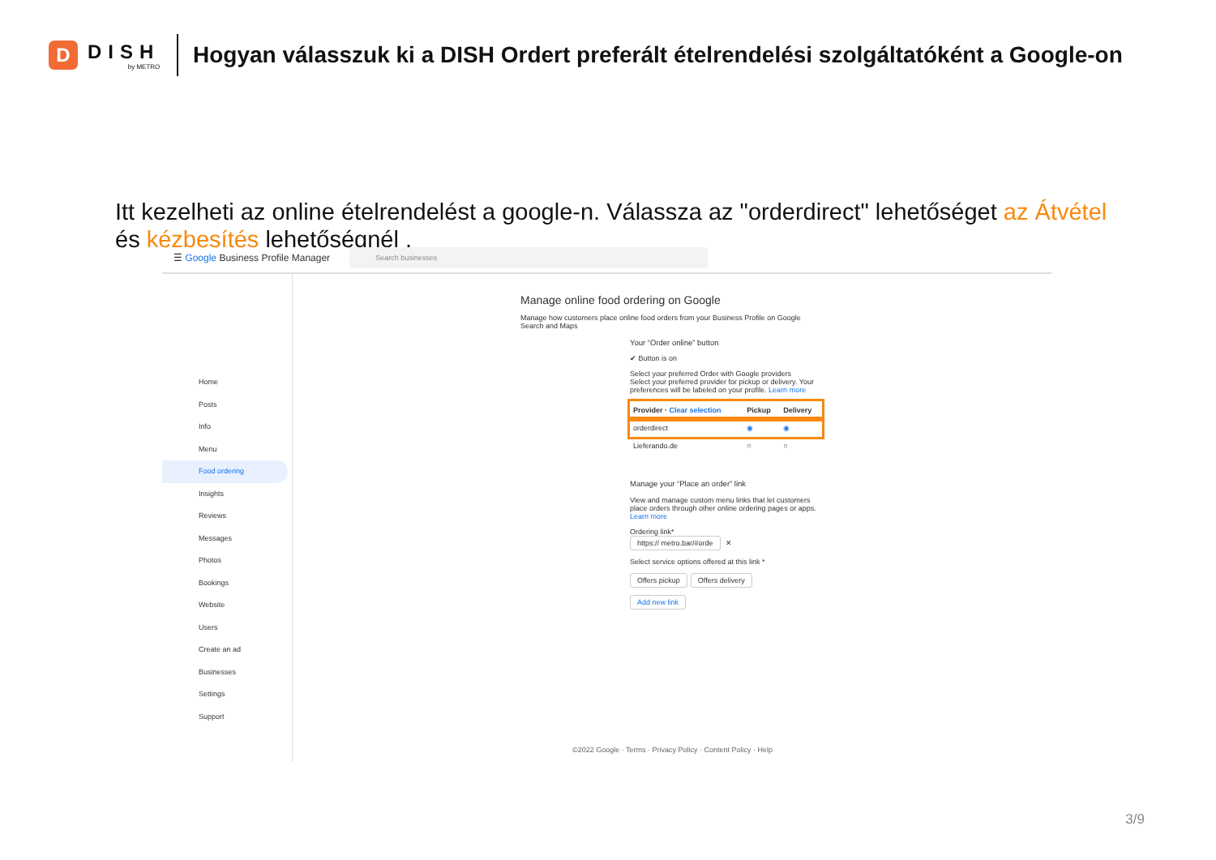D
DISH
by METRO
Hogyan válasszuk ki a DISH Ordert preferált ételrendelési szolgáltatóként a Google-on
Itt kezelheti az online ételrendelést a google-n. Válassza az "orderdirect" lehetőséget az Átvétel és kézbesítés lehetőségnél .
☰ Google Business Profile Manager
Search businesses
Home
Posts
Info
Menu
Food ordering
Insights
Reviews
Messages
Photos
Bookings
Website
Users
Create an ad
Businesses
Settings
Support
Manage online food ordering on Google
Manage how customers place online food orders from your Business Profile on Google Search and Maps
Your “Order online” button
✔ Button is on
Select your preferred Order with Google providers
Select your preferred provider for pickup or delivery. Your preferences will be labeled on your profile. Learn more
| Provider · Clear selection | Pickup | Delivery |
| --- | --- | --- |
| orderdirect | ◉ | ◉ |
| Lieferando.de | ○ | ○ |
Manage your “Place an order” link
View and manage custom menu links that let customers place orders through other online ordering pages or apps. Learn more
Ordering link*
https:// metro.bar/#orde ✕
Select service options offered at this link *
Offers pickup Offers delivery
Add new link
©2022 Google · Terms · Privacy Policy · Content Policy · Help
3/9